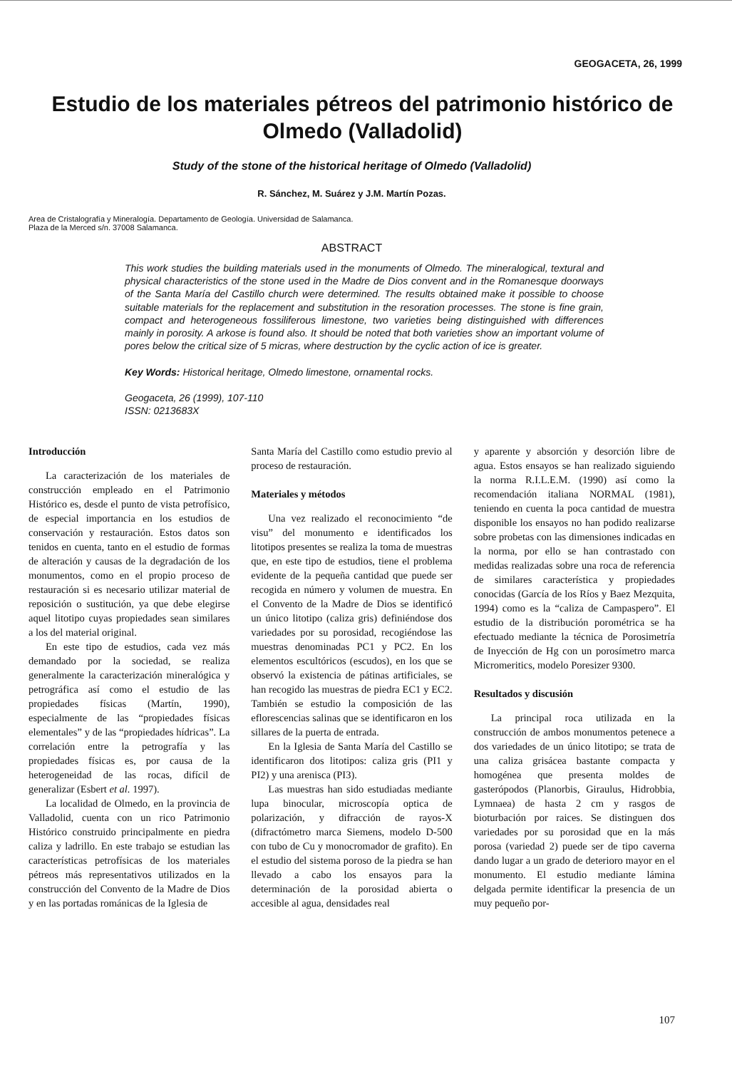GEOGACETA, 26, 1999
Estudio de los materiales pétreos del patrimonio histórico de Olmedo (Valladolid)
Study of the stone of the historical heritage of Olmedo (Valladolid)
R. Sánchez, M. Suárez y J.M. Martín Pozas.
Area de Cristalografía y Mineralogía. Departamento de Geología. Universidad de Salamanca.
Plaza de la Merced s/n. 37008 Salamanca.
ABSTRACT
This work studies the building materials used in the monuments of Olmedo. The mineralogical, textural and physical characteristics of the stone used in the Madre de Dios convent and in the Romanesque doorways of the Santa María del Castillo church were determined. The results obtained make it possible to choose suitable materials for the replacement and substitution in the resoration processes. The stone is fine grain, compact and heterogeneous fossiliferous limestone, two varieties being distinguished with differences mainly in porosity. A arkose is found also. It should be noted that both varieties show an important volume of pores below the critical size of 5 micras, where destruction by the cyclic action of ice is greater.
Key Words: Historical heritage, Olmedo limestone, ornamental rocks.
Geogaceta, 26 (1999), 107-110
ISSN: 0213683X
Introducción
La caracterización de los materiales de construcción empleado en el Patrimonio Histórico es, desde el punto de vista petrofísico, de especial importancia en los estudios de conservación y restauración. Estos datos son tenidos en cuenta, tanto en el estudio de formas de alteración y causas de la degradación de los monumentos, como en el propio proceso de restauración si es necesario utilizar material de reposición o sustitución, ya que debe elegirse aquel litotipo cuyas propiedades sean similares a los del material original.
En este tipo de estudios, cada vez más demandado por la sociedad, se realiza generalmente la caracterización mineralógica y petrográfica así como el estudio de las propiedades físicas (Martín, 1990), especialmente de las “propiedades físicas elementales” y de las “propiedades hídricas”. La correlación entre la petrografía y las propiedades físicas es, por causa de la heterogeneidad de las rocas, difícil de generalizar (Esbert et al. 1997).
La localidad de Olmedo, en la provincia de Valladolid, cuenta con un rico Patrimonio Histórico construido principalmente en piedra caliza y ladrillo. En este trabajo se estudian las características petrofísicas de los materiales pétreos más representativos utilizados en la construcción del Convento de la Madre de Dios y en las portadas románicas de la Iglesia de
Santa María del Castillo como estudio previo al proceso de restauración.
Materiales y métodos
Una vez realizado el reconocimiento “de visu” del monumento e identificados los litotipos presentes se realiza la toma de muestras que, en este tipo de estudios, tiene el problema evidente de la pequeña cantidad que puede ser recogida en número y volumen de muestra. En el Convento de la Madre de Dios se identificó un único litotipo (caliza gris) definiéndose dos variedades por su porosidad, recogiéndose las muestras denominadas PC1 y PC2. En los elementos escultóricos (escudos), en los que se observó la existencia de pátinas artificiales, se han recogido las muestras de piedra EC1 y EC2. También se estudio la composición de las eflorescencias salinas que se identificaron en los sillares de la puerta de entrada.
En la Iglesia de Santa María del Castillo se identificaron dos litotipos: caliza gris (PI1 y PI2) y una arenisca (PI3).
Las muestras han sido estudiadas mediante lupa binocular, microscopía optica de polarización, y difracción de rayos-X (difractómetro marca Siemens, modelo D-500 con tubo de Cu y monocromador de grafito). En el estudio del sistema poroso de la piedra se han llevado a cabo los ensayos para la determinación de la porosidad abierta o accesible al agua, densidades real
y aparente y absorción y desorción libre de agua. Estos ensayos se han realizado siguiendo la norma R.I.L.E.M. (1990) así como la recomendación italiana NORMAL (1981), teniendo en cuenta la poca cantidad de muestra disponible los ensayos no han podido realizarse sobre probetas con las dimensiones indicadas en la norma, por ello se han contrastado con medidas realizadas sobre una roca de referencia de similares característica y propiedades conocidas (García de los Ríos y Baez Mezquita, 1994) como es la “caliza de Campaspero”. El estudio de la distribución porométrica se ha efectuado mediante la técnica de Porosimetría de Inyección de Hg con un porosímetro marca Micromeritics, modelo Poresizer 9300.
Resultados y discusión
La principal roca utilizada en la construcción de ambos monumentos petenece a dos variedades de un único litotipo; se trata de una caliza grisácea bastante compacta y homogénea que presenta moldes de gasterópodos (Planorbis, Giraulus, Hidrobbia, Lymnaea) de hasta 2 cm y rasgos de bioturbación por raices. Se distinguen dos variedades por su porosidad que en la más porosa (variedad 2) puede ser de tipo caverna dando lugar a un grado de deterioro mayor en el monumento. El estudio mediante lámina delgada permite identificar la presencia de un muy pequeño por-
107